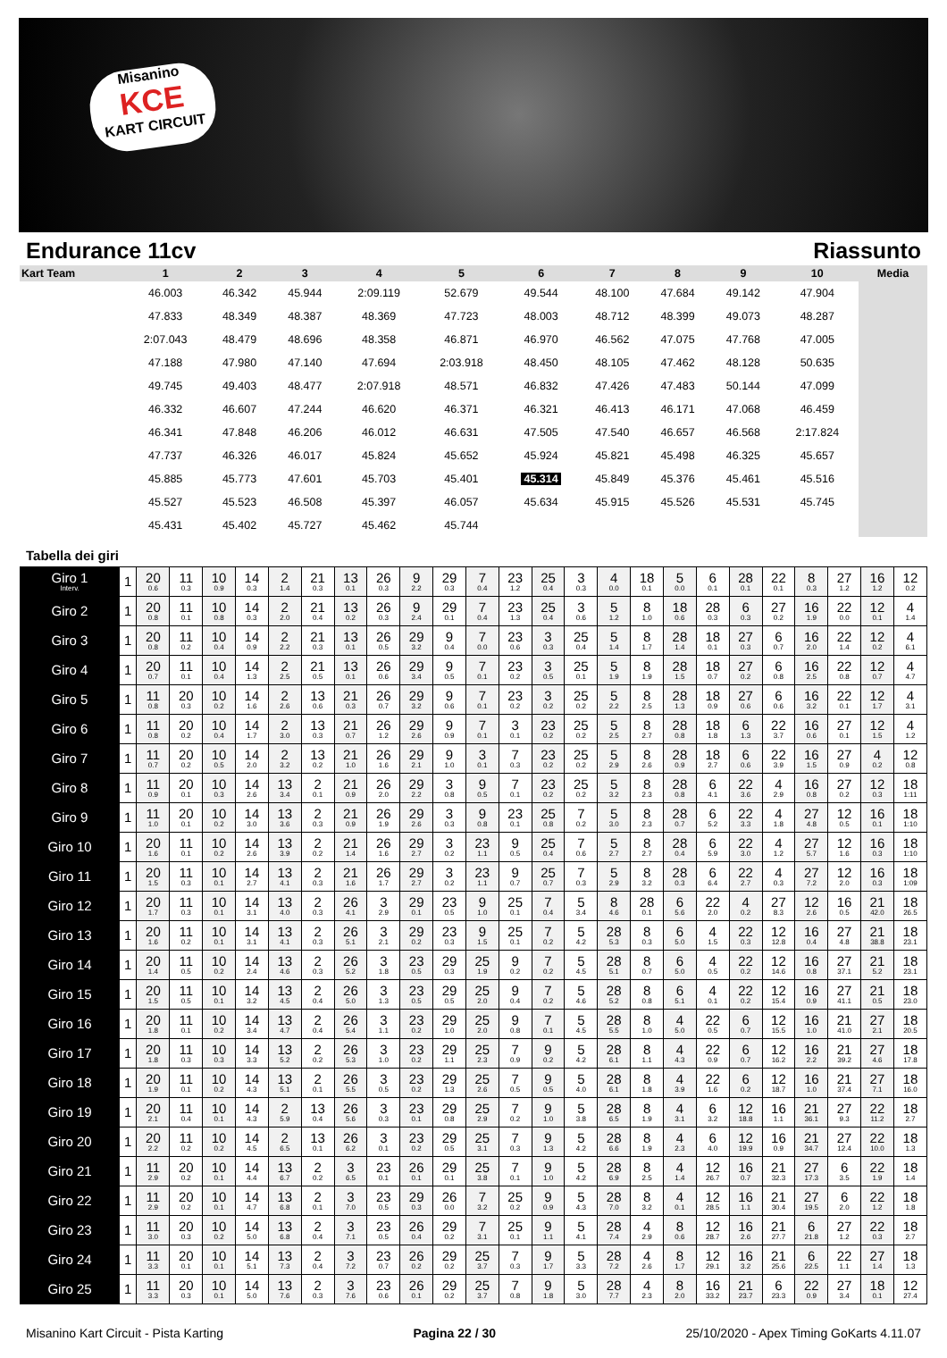Misanino
KCE
KART CIRCUIT
Endurance 11cv Riassunto
| Kart Team | 1 | 2 | 3 | 4 | 5 | 6 | 7 | 8 | 9 | 10 | Media |
| --- | --- | --- | --- | --- | --- | --- | --- | --- | --- | --- | --- |
| | 46.003 | 46.342 | 45.944 | 2:09.119 | 52.679 | 49.544 | 48.100 | 47.684 | 49.142 | 47.904 | |
| | 47.833 | 48.349 | 48.387 | 48.369 | 47.723 | 48.003 | 48.712 | 48.399 | 49.073 | 48.287 | |
| | 2:07.043 | 48.479 | 48.696 | 48.358 | 46.871 | 46.970 | 46.562 | 47.075 | 47.768 | 47.005 | |
| | 47.188 | 47.980 | 47.140 | 47.694 | 2:03.918 | 48.450 | 48.105 | 47.462 | 48.128 | 50.635 | |
| | 49.745 | 49.403 | 48.477 | 2:07.918 | 48.571 | 46.832 | 47.426 | 47.483 | 50.144 | 47.099 | |
| | 46.332 | 46.607 | 47.244 | 46.620 | 46.371 | 46.321 | 46.413 | 46.171 | 47.068 | 46.459 | |
| | 46.341 | 47.848 | 46.206 | 46.012 | 46.631 | 47.505 | 47.540 | 46.657 | 46.568 | 2:17.824 | |
| | 47.737 | 46.326 | 46.017 | 45.824 | 45.652 | 45.924 | 45.821 | 45.498 | 46.325 | 45.657 | |
| | 45.885 | 45.773 | 47.601 | 45.703 | 45.401 | 45.314 | 45.849 | 45.376 | 45.461 | 45.516 | |
| | 45.527 | 45.523 | 46.508 | 45.397 | 46.057 | 45.634 | 45.915 | 45.526 | 45.531 | 45.745 | |
| | 45.431 | 45.402 | 45.727 | 45.462 | 45.744 | | | | | | |
Tabella dei giri
| Giro 1 Interv. | 1 | 20 0.6 | 11 0.3 | 10 0.9 | 14 0.3 | 2 1.4 | 21 0.3 | 13 0.1 | 26 0.3 | 9 2.2 | 29 0.3 | 7 0.4 | 23 1.2 | 25 0.4 | 3 0.3 | 4 0.0 | 18 0.1 | 5 0.0 | 6 0.1 | 28 0.1 | 22 0.1 | 8 0.3 | 27 1.2 | 16 1.2 | 12 0.2 |
| Giro 2 | 1 | 20 0.8 | 11 0.1 | 10 0.8 | 14 0.3 | 2 2.0 | 21 0.4 | 13 0.2 | 26 0.3 | 9 2.4 | 29 0.1 | 7 0.4 | 23 1.3 | 25 0.4 | 3 0.6 | 5 1.2 | 8 1.0 | 18 0.6 | 28 0.3 | 6 0.3 | 27 0.2 | 16 1.9 | 22 0.0 | 12 0.1 | 4 1.4 |
| Giro 3 | 1 | 20 0.8 | 11 0.2 | 10 0.4 | 14 0.9 | 2 2.2 | 21 0.3 | 13 0.1 | 26 0.5 | 29 3.2 | 9 0.4 | 7 0.0 | 23 0.6 | 3 0.3 | 25 0.4 | 5 1.4 | 8 1.7 | 28 1.4 | 18 0.1 | 27 0.3 | 6 0.7 | 16 2.0 | 22 1.4 | 12 0.2 | 4 6.1 |
| Giro 4 | 1 | 20 0.7 | 11 0.1 | 10 0.4 | 14 1.3 | 2 2.5 | 21 0.5 | 13 0.1 | 26 0.6 | 29 3.4 | 9 0.5 | 7 0.1 | 23 0.2 | 3 0.5 | 25 0.1 | 5 1.9 | 8 1.9 | 28 1.5 | 18 0.7 | 27 0.2 | 6 0.8 | 16 2.5 | 22 0.8 | 12 0.7 | 4 4.7 |
| Giro 5 | 1 | 11 0.8 | 20 0.3 | 10 0.2 | 14 1.6 | 2 2.6 | 13 0.6 | 21 0.3 | 26 0.7 | 29 3.2 | 9 0.6 | 7 0.1 | 23 0.2 | 3 0.2 | 25 0.2 | 5 2.2 | 8 2.5 | 28 1.3 | 18 0.9 | 27 0.6 | 6 0.6 | 16 3.2 | 22 0.1 | 12 1.7 | 4 3.1 |
| Giro 6 | 1 | 11 0.8 | 20 0.2 | 10 0.4 | 14 1.7 | 2 3.0 | 13 0.3 | 21 0.7 | 26 1.2 | 29 2.6 | 9 0.9 | 7 0.1 | 3 0.1 | 23 0.2 | 25 0.2 | 5 2.5 | 8 2.7 | 28 0.8 | 18 1.8 | 6 1.3 | 22 3.7 | 16 0.6 | 27 0.1 | 12 1.5 | 4 1.2 |
| Giro 7 | 1 | 11 0.7 | 20 0.2 | 10 0.5 | 14 2.0 | 2 3.2 | 13 0.2 | 21 1.0 | 26 1.6 | 29 2.1 | 9 1.0 | 3 0.1 | 7 0.3 | 23 0.2 | 25 0.2 | 5 2.9 | 8 2.6 | 28 0.9 | 18 2.7 | 6 0.6 | 22 3.9 | 16 1.5 | 27 0.9 | 4 0.2 | 12 0.8 |
| Giro 8 | 1 | 11 0.9 | 20 0.1 | 10 0.3 | 14 2.6 | 13 3.4 | 2 0.1 | 21 0.9 | 26 2.0 | 29 2.2 | 3 0.8 | 9 0.5 | 7 0.1 | 23 0.2 | 25 0.2 | 5 3.2 | 8 2.3 | 28 0.8 | 6 4.1 | 22 3.6 | 4 2.9 | 16 0.8 | 27 0.2 | 12 0.3 | 18 1:11 |
| Giro 9 | 1 | 11 1.0 | 20 0.1 | 10 0.2 | 14 3.0 | 13 3.6 | 2 0.3 | 21 0.9 | 26 1.9 | 29 2.6 | 3 0.3 | 9 0.8 | 23 0.1 | 25 0.8 | 7 0.2 | 5 3.0 | 8 2.3 | 28 0.7 | 6 5.2 | 22 3.3 | 4 1.8 | 27 4.8 | 12 0.5 | 16 0.1 | 18 1:10 |
| Giro 10 | 1 | 20 1.6 | 11 0.1 | 10 0.2 | 14 2.6 | 13 3.9 | 2 0.2 | 21 1.4 | 26 1.6 | 29 2.7 | 3 0.2 | 23 1.1 | 9 0.5 | 25 0.4 | 7 0.6 | 5 2.7 | 8 2.7 | 28 0.4 | 6 5.9 | 22 3.0 | 4 1.2 | 27 5.7 | 12 1.6 | 16 0.3 | 18 1:10 |
| Giro 11 | 1 | 20 1.5 | 11 0.3 | 10 0.1 | 14 2.7 | 13 4.1 | 2 0.3 | 21 1.6 | 26 1.7 | 29 2.7 | 3 0.2 | 23 1.1 | 9 0.7 | 25 0.7 | 7 0.3 | 5 2.9 | 8 3.2 | 28 0.3 | 6 6.4 | 22 2.7 | 4 0.3 | 27 7.2 | 12 2.0 | 16 0.3 | 18 1:09 |
| Giro 12 | 1 | 20 1.7 | 11 0.3 | 10 0.1 | 14 3.1 | 13 4.0 | 2 0.3 | 26 4.1 | 3 2.9 | 29 0.1 | 23 0.5 | 9 1.0 | 25 0.1 | 7 0.4 | 5 3.4 | 8 4.6 | 28 0.1 | 6 5.6 | 22 2.0 | 4 0.2 | 27 8.3 | 12 2.6 | 16 0.5 | 21 42.0 | 18 26.5 |
| Giro 13 | 1 | 20 1.6 | 11 0.2 | 10 0.1 | 14 3.1 | 13 4.1 | 2 0.3 | 26 5.1 | 3 2.1 | 29 0.2 | 23 0.3 | 9 1.5 | 25 0.1 | 7 0.2 | 5 4.2 | 28 5.3 | 8 0.3 | 6 5.0 | 4 1.5 | 22 0.3 | 12 12.8 | 16 0.4 | 27 4.8 | 21 38.8 | 18 23.1 |
| Giro 14 | 1 | 20 1.4 | 11 0.5 | 10 0.2 | 14 2.4 | 13 4.6 | 2 0.3 | 26 5.2 | 3 1.8 | 23 0.5 | 29 0.3 | 25 1.9 | 9 0.2 | 7 0.2 | 5 4.5 | 28 5.1 | 8 0.7 | 6 5.0 | 4 0.5 | 22 0.2 | 12 14.6 | 16 0.8 | 27 37.1 | 21 5.2 | 18 23.1 |
| Giro 15 | 1 | 20 1.5 | 11 0.5 | 10 0.1 | 14 3.2 | 13 4.5 | 2 0.4 | 26 5.0 | 3 1.3 | 23 0.5 | 29 0.5 | 25 2.0 | 9 0.4 | 7 0.2 | 5 4.6 | 28 5.2 | 8 0.8 | 6 5.1 | 4 0.1 | 22 0.2 | 12 15.4 | 16 0.9 | 27 41.1 | 21 0.5 | 18 23.0 |
| Giro 16 | 1 | 20 1.8 | 11 0.1 | 10 0.2 | 14 3.4 | 13 4.7 | 2 0.4 | 26 5.4 | 3 1.1 | 23 0.2 | 29 1.0 | 25 2.0 | 9 0.8 | 7 0.1 | 5 4.5 | 28 5.5 | 8 1.0 | 4 5.0 | 22 0.5 | 6 0.7 | 12 15.5 | 16 1.0 | 21 41.0 | 27 2.1 | 18 20.5 |
| Giro 17 | 1 | 20 1.8 | 11 0.3 | 10 0.3 | 14 3.3 | 13 5.2 | 2 0.2 | 26 5.3 | 3 1.0 | 23 0.2 | 29 1.1 | 25 2.3 | 7 0.9 | 9 0.2 | 5 4.2 | 28 6.1 | 8 1.1 | 4 4.3 | 22 0.9 | 6 0.7 | 12 16.2 | 16 2.2 | 21 39.2 | 27 4.6 | 18 17.8 |
| Giro 18 | 1 | 20 1.9 | 11 0.1 | 10 0.2 | 14 4.3 | 13 5.1 | 2 0.1 | 26 5.5 | 3 0.5 | 23 0.2 | 29 1.3 | 25 2.6 | 7 0.5 | 9 0.5 | 5 4.0 | 28 6.1 | 8 1.8 | 4 3.9 | 22 1.6 | 6 0.2 | 12 18.7 | 16 1.0 | 21 37.4 | 27 7.1 | 18 16.0 |
| Giro 19 | 1 | 20 2.1 | 11 0.4 | 10 0.1 | 14 4.3 | 2 5.9 | 13 0.4 | 26 5.6 | 3 0.3 | 23 0.1 | 29 0.8 | 25 2.9 | 7 0.2 | 9 1.0 | 5 3.8 | 28 6.5 | 8 1.9 | 4 3.1 | 6 3.2 | 12 18.8 | 16 1.1 | 21 36.1 | 27 9.3 | 22 11.2 | 18 2.7 |
| Giro 20 | 1 | 20 2.2 | 11 0.2 | 10 0.2 | 14 4.5 | 2 6.5 | 13 0.1 | 26 6.2 | 3 0.1 | 23 0.2 | 29 0.5 | 25 3.1 | 7 0.3 | 9 1.3 | 5 4.2 | 28 6.6 | 8 1.9 | 4 2.3 | 6 4.0 | 12 19.9 | 16 0.9 | 21 34.7 | 27 12.4 | 22 10.0 | 18 1.3 |
| Giro 21 | 1 | 11 2.9 | 20 0.2 | 10 0.1 | 14 4.4 | 13 6.7 | 2 0.2 | 3 6.5 | 23 0.1 | 26 0.1 | 29 0.1 | 25 3.8 | 7 0.1 | 9 1.0 | 5 4.2 | 28 6.9 | 8 2.5 | 4 1.4 | 12 26.7 | 16 0.7 | 21 32.3 | 27 17.3 | 6 3.5 | 22 1.9 | 18 1.4 |
| Giro 22 | 1 | 11 2.9 | 20 0.2 | 10 0.1 | 14 4.7 | 13 6.8 | 2 0.1 | 3 7.0 | 23 0.5 | 29 0.3 | 26 0.0 | 7 3.2 | 25 0.2 | 9 0.9 | 5 4.3 | 28 7.0 | 8 3.2 | 4 0.1 | 12 28.5 | 16 1.1 | 21 30.4 | 27 19.5 | 6 2.0 | 22 1.2 | 18 1.8 |
| Giro 23 | 1 | 11 3.0 | 20 0.3 | 10 0.2 | 14 5.0 | 13 6.8 | 2 0.4 | 3 7.1 | 23 0.5 | 26 0.4 | 29 0.2 | 7 3.1 | 25 0.1 | 9 1.1 | 5 4.1 | 28 7.4 | 4 2.9 | 8 0.6 | 12 28.7 | 16 2.6 | 21 27.7 | 6 21.8 | 27 1.2 | 22 0.3 | 18 2.7 |
| Giro 24 | 1 | 11 3.3 | 20 0.1 | 10 0.1 | 14 5.1 | 13 7.3 | 2 0.4 | 3 7.2 | 23 0.7 | 26 0.2 | 29 0.2 | 25 3.7 | 7 0.3 | 9 1.7 | 5 3.3 | 28 7.2 | 4 2.6 | 8 1.7 | 12 29.1 | 16 3.2 | 21 25.6 | 6 22.5 | 22 1.1 | 27 1.4 | 18 1.3 |
| Giro 25 | 1 | 11 3.3 | 20 0.3 | 10 0.1 | 14 5.0 | 13 7.6 | 2 0.3 | 3 7.6 | 23 0.6 | 26 0.1 | 29 0.2 | 25 3.7 | 7 0.8 | 9 1.8 | 5 3.0 | 28 7.7 | 4 2.3 | 8 2.0 | 16 33.2 | 21 23.7 | 6 23.3 | 22 0.9 | 27 3.4 | 18 0.1 | 12 27.4 |
Misanino Kart Circuit - Pista Karting Pagina 22 / 30 25/10/2020 - Apex Timing GoKarts 4.11.07